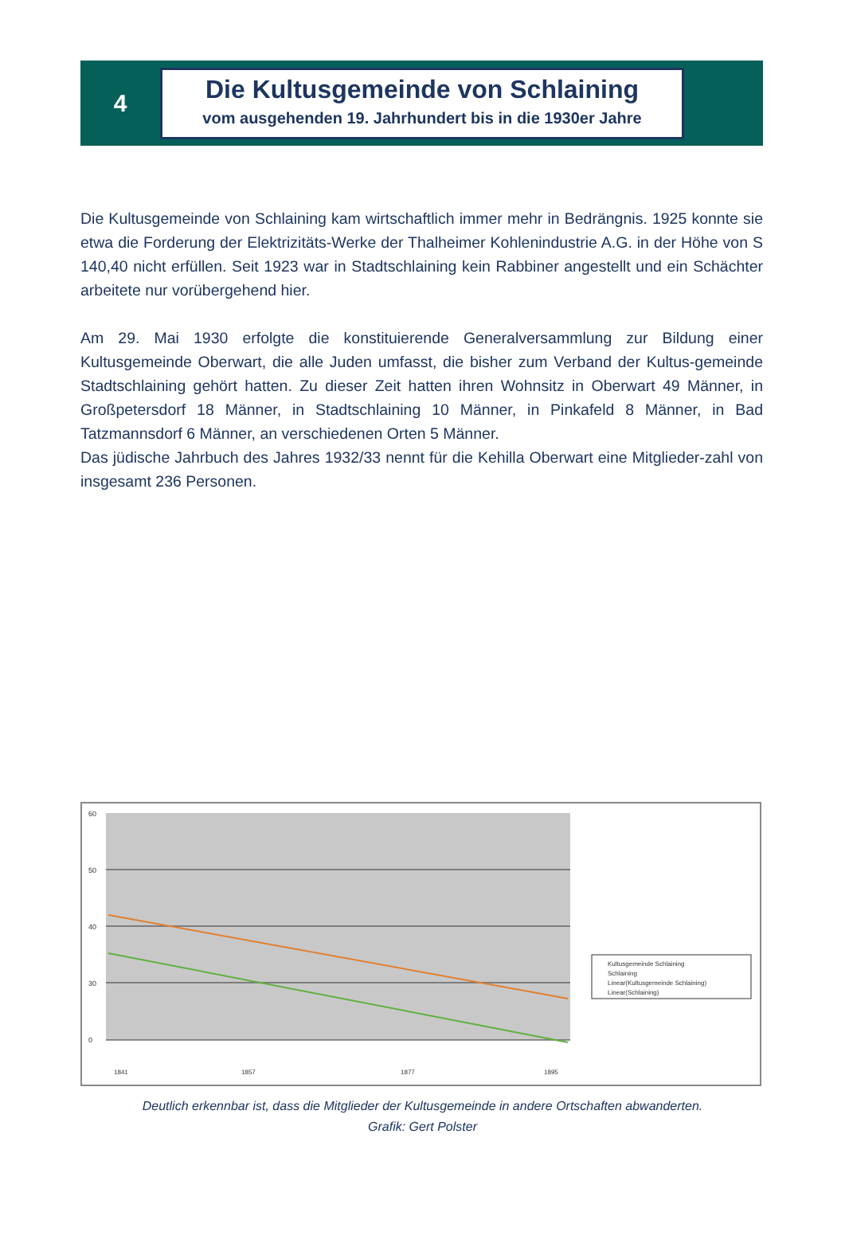4
Die Kultusgemeinde von Schlaining
vom ausgehenden 19. Jahrhundert bis in die 1930er Jahre
Die Kultusgemeinde von Schlaining kam wirtschaftlich immer mehr in Bedrängnis. 1925 konnte sie etwa die Forderung der Elektrizitäts-Werke der Thalheimer Kohlenindustrie A.G. in der Höhe von S 140,40 nicht erfüllen. Seit 1923 war in Stadtschlaining kein Rabbiner angestellt und ein Schächter arbeitete nur vorübergehend hier.
Am 29. Mai 1930 erfolgte die konstituierende Generalversammlung zur Bildung einer Kultusgemeinde Oberwart, die alle Juden umfasst, die bisher zum Verband der Kultus-gemeinde Stadtschlaining gehört hatten. Zu dieser Zeit hatten ihren Wohnsitz in Oberwart 49 Männer, in Großpetersdorf 18 Männer, in Stadtschlaining 10 Männer, in Pinkafeld 8 Männer, in Bad Tatzmannsdorf 6 Männer, an verschiedenen Orten 5 Männer.
Das jüdische Jahrbuch des Jahres 1932/33 nennt für die Kehilla Oberwart eine Mitglieder-zahl von insgesamt 236 Personen.
60
50
40
30
0
Kultusgemeinde Schlaining
Schlaining
Linear(Kultusgemeinde Schlaining)
Linear(Schlaining)
1841
1857
1877
1895
Deutlich erkennbar ist, dass die Mitglieder der Kultusgemeinde in andere Ortschaften abwanderten.
Grafik: Gert Polster